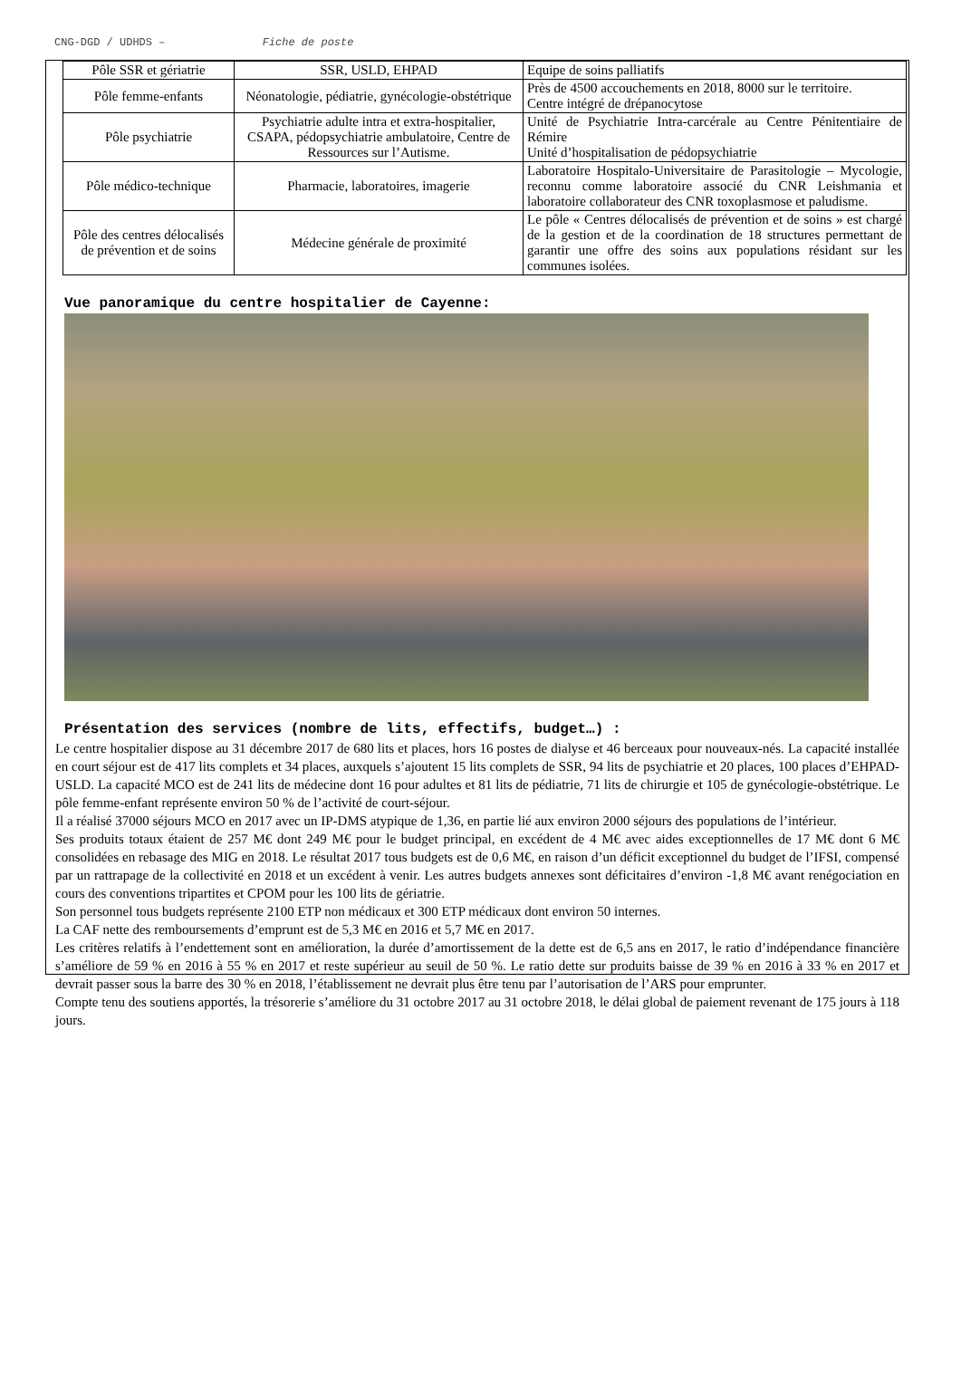CNG-DGD / UDHDS – Fiche de poste
| Pôle SSR et gériatrie | SSR, USLD, EHPAD | Equipe de soins palliatifs |
| Pôle femme-enfants | Néonatologie, pédiatrie, gynécologie-obstétrique | Près de 4500 accouchements en 2018, 8000 sur le territoire. Centre intégré de drépanocytose |
| Pôle psychiatrie | Psychiatrie adulte intra et extra-hospitalier, CSAPA, pédopsychiatrie ambulatoire, Centre de Ressources sur l’Autisme. | Unité de Psychiatrie Intra-carcérale au Centre Pénitentiaire de Rémire Unité d’hospitalisation de pédopsychiatrie |
| Pôle médico-technique | Pharmacie, laboratoires, imagerie | Laboratoire Hospitalo-Universitaire de Parasitologie – Mycologie, reconnu comme laboratoire associé du CNR Leishmania et laboratoire collaborateur des CNR toxoplasmose et paludisme. |
| Pôle des centres délocalisés de prévention et de soins | Médecine générale de proximité | Le pôle « Centres délocalisés de prévention et de soins » est chargé de la gestion et de la coordination de 18 structures permettant de garantir une offre des soins aux populations résidant sur les communes isolées. |
Vue panoramique du centre hospitalier de Cayenne:
Présentation des services (nombre de lits, effectifs, budget…) :
Le centre hospitalier dispose au 31 décembre 2017 de 680 lits et places, hors 16 postes de dialyse et 46 berceaux pour nouveaux-nés. La capacité installée en court séjour est de 417 lits complets et 34 places, auxquels s’ajoutent 15 lits complets de SSR, 94 lits de psychiatrie et 20 places, 100 places d’EHPAD-USLD. La capacité MCO est de 241 lits de médecine dont 16 pour adultes et 81 lits de pédiatrie, 71 lits de chirurgie et 105 de gynécologie-obstétrique. Le pôle femme-enfant représente environ 50 % de l’activité de court-séjour.
Il a réalisé 37000 séjours MCO en 2017 avec un IP-DMS atypique de 1,36, en partie lié aux environ 2000 séjours des populations de l’intérieur.
Ses produits totaux étaient de 257 M€ dont 249 M€ pour le budget principal, en excédent de 4 M€ avec aides exceptionnelles de 17 M€ dont 6 M€ consolidées en rebasage des MIG en 2018. Le résultat 2017 tous budgets est de 0,6 M€, en raison d’un déficit exceptionnel du budget de l’IFSI, compensé par un rattrapage de la collectivité en 2018 et un excédent à venir. Les autres budgets annexes sont déficitaires d’environ -1,8 M€ avant renégociation en cours des conventions tripartites et CPOM pour les 100 lits de gériatrie.
Son personnel tous budgets représente 2100 ETP non médicaux et 300 ETP médicaux dont environ 50 internes.
La CAF nette des remboursements d’emprunt est de 5,3 M€ en 2016 et 5,7 M€ en 2017.
Les critères relatifs à l’endettement sont en amélioration, la durée d’amortissement de la dette est de 6,5 ans en 2017, le ratio d’indépendance financière s’améliore de 59 % en 2016 à 55 % en 2017 et reste supérieur au seuil de 50 %. Le ratio dette sur produits baisse de 39 % en 2016 à 33 % en 2017 et devrait passer sous la barre des 30 % en 2018, l’établissement ne devrait plus être tenu par l’autorisation de l’ARS pour emprunter.
Compte tenu des soutiens apportés, la trésorerie s’améliore du 31 octobre 2017 au 31 octobre 2018, le délai global de paiement revenant de 175 jours à 118 jours.